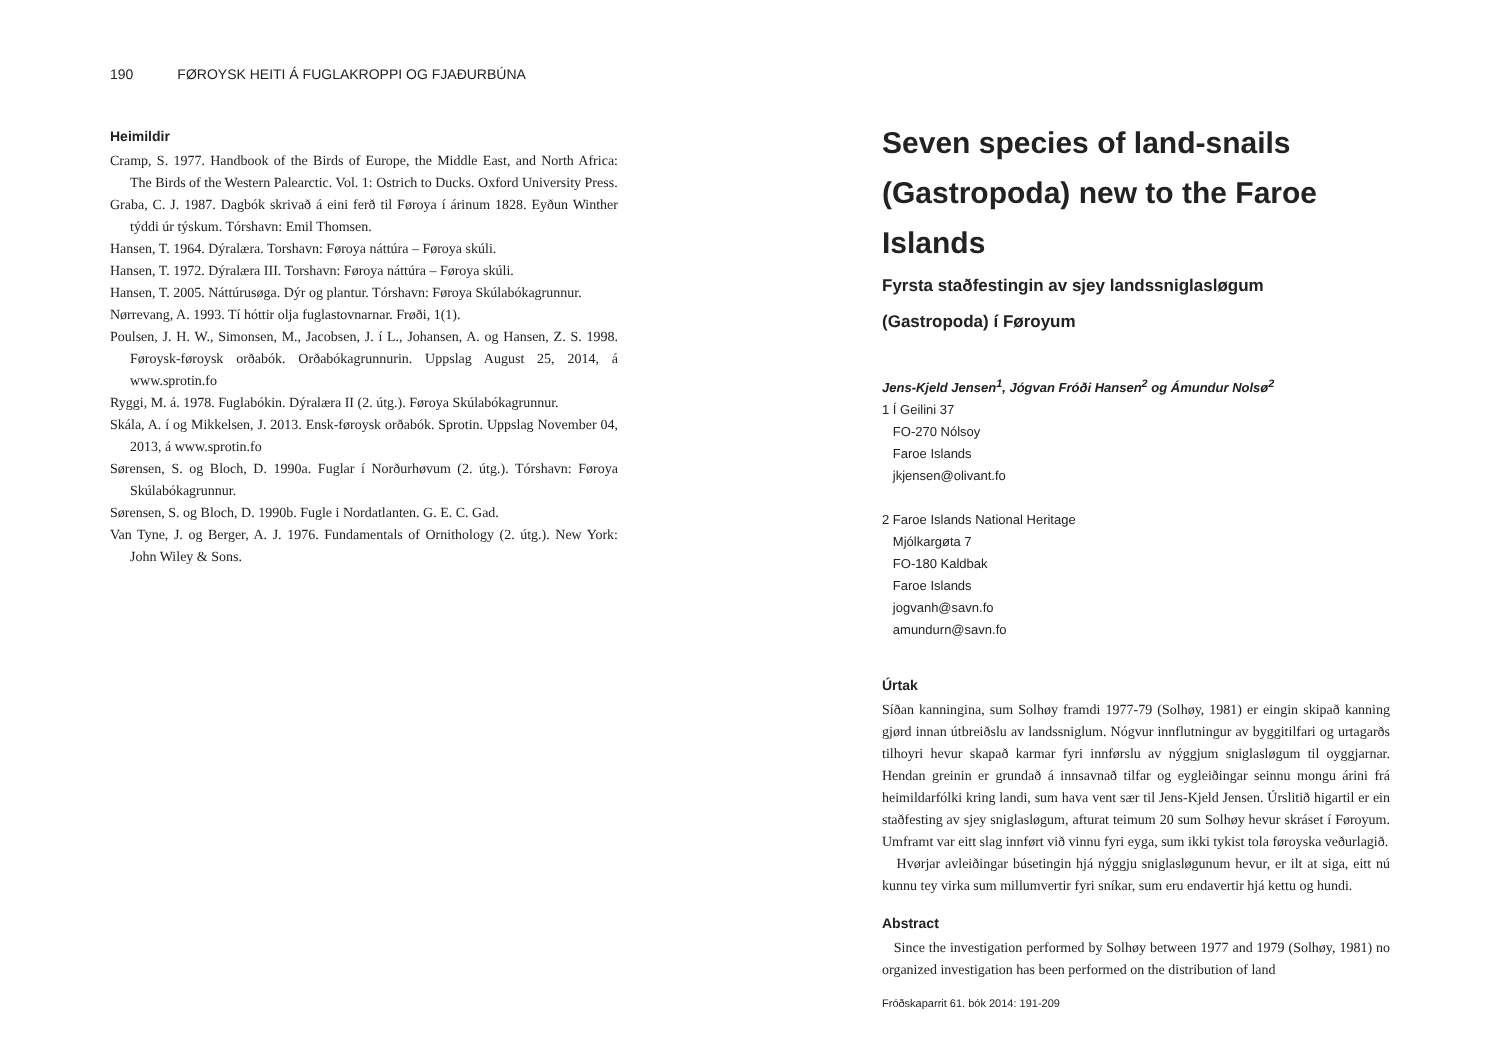190 FØROYSK HEITI Á FUGLAKROPPI OG FJAÐURBÚNA
Heimildir
Cramp, S. 1977. Handbook of the Birds of Europe, the Middle East, and North Africa: The Birds of the Western Palearctic. Vol. 1: Ostrich to Ducks. Oxford University Press.
Graba, C. J. 1987. Dagbók skrivað á eini ferð til Føroya í árinum 1828. Eyðun Winther týddi úr týskum. Tórshavn: Emil Thomsen.
Hansen, T. 1964. Dýralæra. Torshavn: Føroya náttúra – Føroya skúli.
Hansen, T. 1972. Dýralæra III. Torshavn: Føroya náttúra – Føroya skúli.
Hansen, T. 2005. Náttúrusøga. Dýr og plantur. Tórshavn: Føroya Skúlabókagrunnur.
Nørrevang, A. 1993. Tí hóttir olja fuglastovnarnar. Frøði, 1(1).
Poulsen, J. H. W., Simonsen, M., Jacobsen, J. í L., Johansen, A. og Hansen, Z. S. 1998. Føroysk-føroysk orðabók. Orðabókagrunnurin. Uppslag August 25, 2014, á www.sprotin.fo
Ryggi, M. á. 1978. Fuglabókin. Dýralæra II (2. útg.). Føroya Skúlabókagrunnur.
Skála, A. í og Mikkelsen, J. 2013. Ensk-føroysk orðabók. Sprotin. Uppslag November 04, 2013, á www.sprotin.fo
Sørensen, S. og Bloch, D. 1990a. Fuglar í Norðurhøvum (2. útg.). Tórshavn: Føroya Skúlabókagrunnur.
Sørensen, S. og Bloch, D. 1990b. Fugle i Nordatlanten. G. E. C. Gad.
Van Tyne, J. og Berger, A. J. 1976. Fundamentals of Ornithology (2. útg.). New York: John Wiley & Sons.
Seven species of land-snails (Gastropoda) new to the Faroe Islands
Fyrsta staðfestingin av sjey landssniglasløgum
(Gastropoda) í Føroyum
Jens-Kjeld Jensen<sup>1</sup>, Jógvan Fróði Hansen<sup>2</sup> og Ámundur Nolsø<sup>2</sup>
1 Í Geilini 37
FO-270 Nólsoy
Faroe Islands
jkjensen@olivant.fo
2 Faroe Islands National Heritage
Mjólkargøta 7
FO-180 Kaldbak
Faroe Islands
jogvanh@savn.fo
amundurn@savn.fo
Úrtak
Síðan kanningina, sum Solhøy framdi 1977-79 (Solhøy, 1981) er eingin skipað kanning gjørd innan útbreiðslu av landssniglum. Nógvur innflutningur av byggitilfari og urtagarðs tilhoyri hevur skapað karmar fyri innførslu av nýggjum sniglasløgum til oyggjarnar. Hendan greinin er grundað á innsavnað tilfar og eygleiðingar seinnu mongu árini frá heimildarfólki kring landi, sum hava vent sær til Jens-Kjeld Jensen. Úrslitið higartil er ein staðfesting av sjey sniglasløgum, afturat teimum 20 sum Solhøy hevur skráset í Føroyum. Umframt var eitt slag innført við vinnu fyri eyga, sum ikki tykist tola føroyska veðurlagið.
Hvørjar avleiðingar búsetingin hjá nýggju sniglasløgunum hevur, er ilt at siga, eitt nú kunnu tey virka sum millumvertir fyri sníkar, sum eru endavertir hjá kettu og hundi.
Abstract
Since the investigation performed by Solhøy between 1977 and 1979 (Solhøy, 1981) no organized investigation has been performed on the distribution of land
Fróðskaparrit 61. bók 2014: 191-209